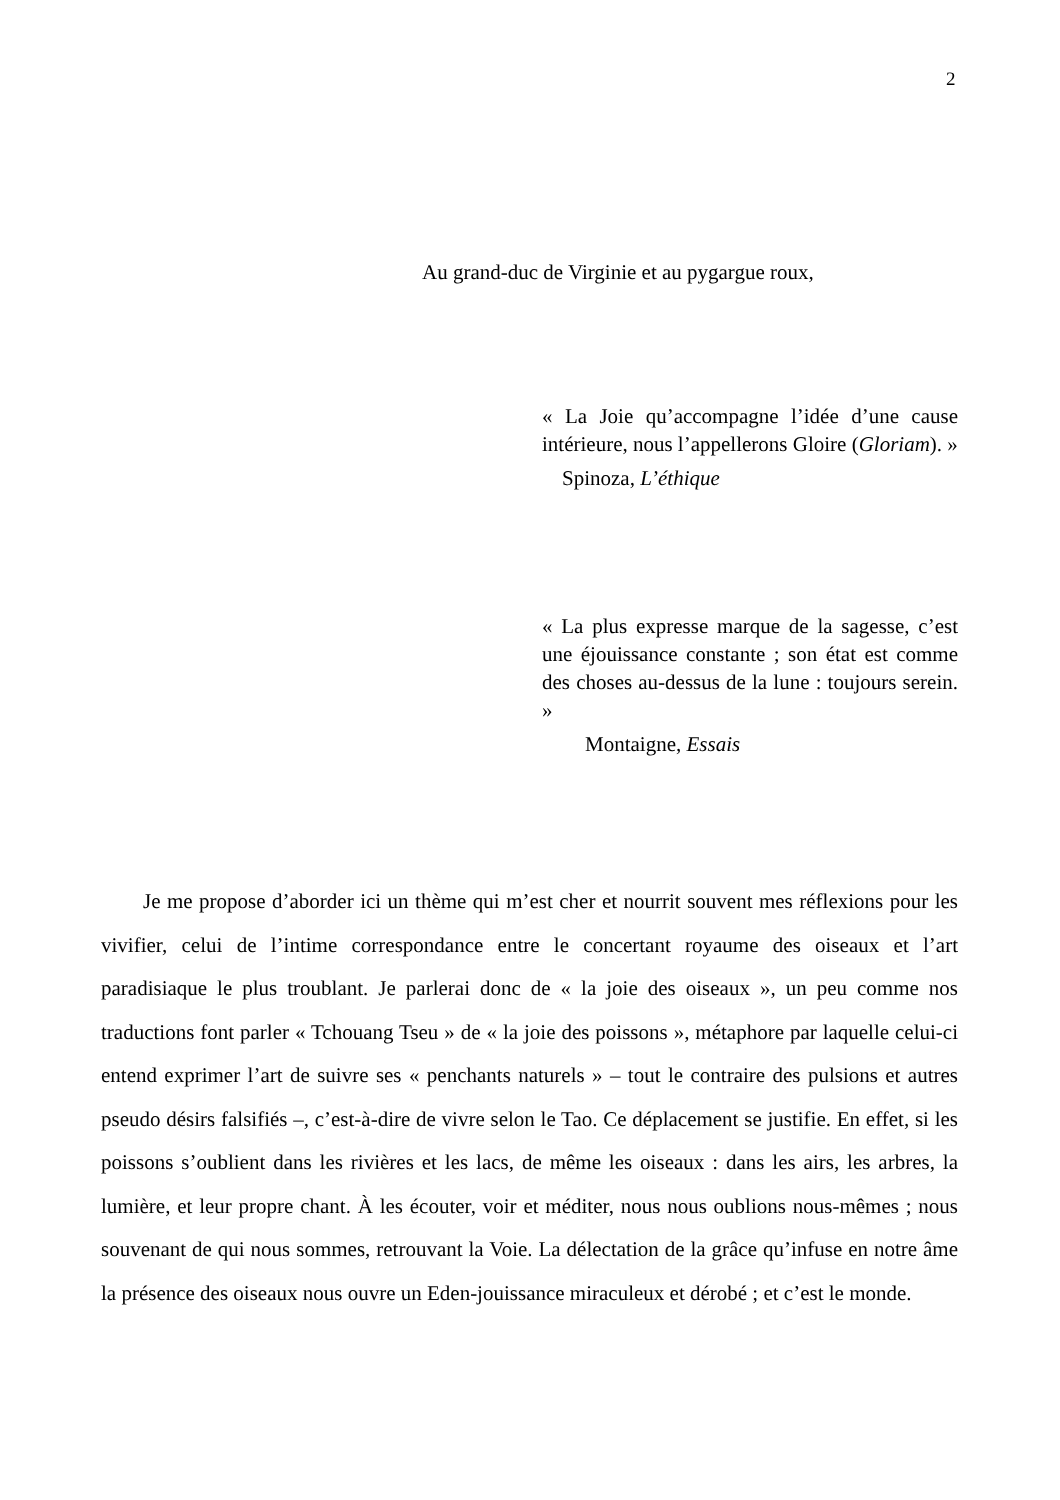2
Au grand-duc de Virginie et au pygargue roux,
« La Joie qu’accompagne l’idée d’une cause intérieure, nous l’appellerons Gloire (Gloriam). »
Spinoza, L’éthique
« La plus expresse marque de la sagesse, c’est une éjouissance constante ; son état est comme des choses au-dessus de la lune : toujours serein. »
Montaigne, Essais
  Je me propose d’aborder ici un thème qui m’est cher et nourrit souvent mes réflexions pour les vivifier, celui de l’intime correspondance entre le concertant royaume des oiseaux et l’art paradisiaque le plus troublant. Je parlerai donc de « la joie des oiseaux », un peu comme nos traductions font parler « Tchouang Tseu » de « la joie des poissons », métaphore par laquelle celui-ci entend exprimer l’art de suivre ses « penchants naturels » – tout le contraire des pulsions et autres pseudo désirs falsifiés –, c’est-à-dire de vivre selon le Tao. Ce déplacement se justifie. En effet, si les poissons s’oublient dans les rivières et les lacs, de même les oiseaux : dans les airs, les arbres, la lumière, et leur propre chant. À les écouter, voir et méditer, nous nous oublions nous-mêmes ; nous souvenant de qui nous sommes, retrouvant la Voie. La délectation de la grâce qu’infuse en notre âme la présence des oiseaux nous ouvre un Eden-jouissance miraculeux et dérobé ; et c’est le monde.